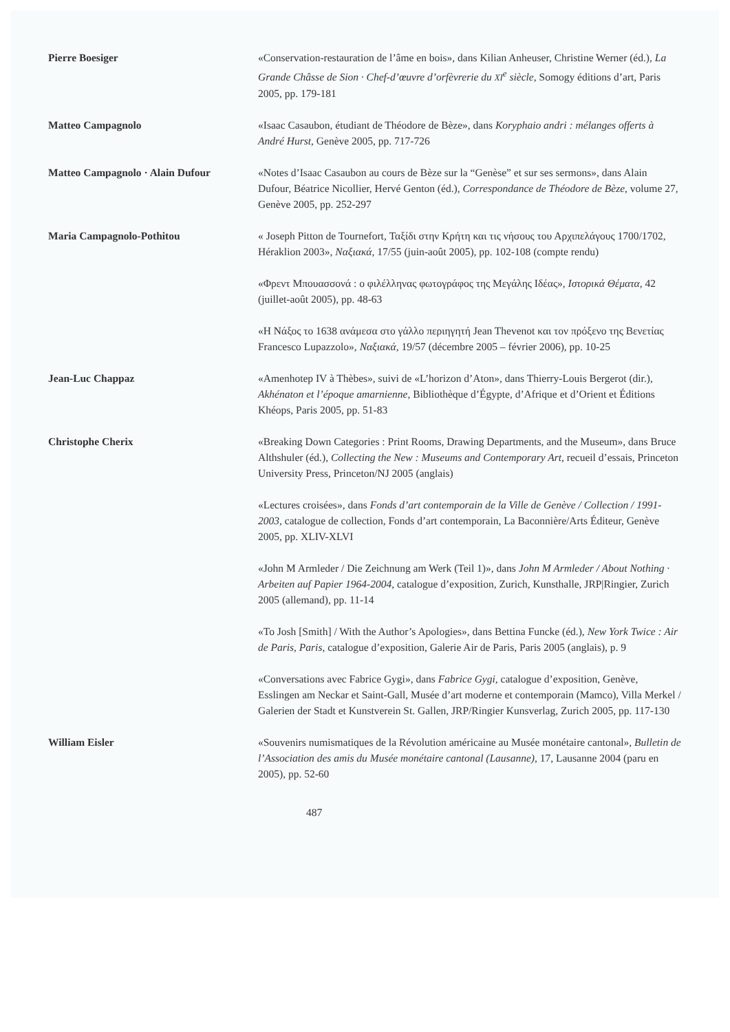Pierre Boesiger «Conservation-restauration de l’âme en bois», dans Kilian Anheuser, Christine Werner (éd.), La Grande Châsse de Sion · Chef-d’œuvre d’orfèvrerie du XI<sup>e</sup> siècle, Somogy éditions d’art, Paris 2005, pp. 179-181
Matteo Campagnolo «Isaac Casaubon, étudiant de Théodore de Bèze», dans Koryphaio andri : mélanges offerts à André Hurst, Genève 2005, pp. 717-726
Matteo Campagnolo · Alain Dufour «Notes d’Isaac Casaubon au cours de Bèze sur la “Genèse” et sur ses sermons», dans Alain Dufour, Béatrice Nicollier, Hervé Genton (éd.), Correspondance de Théodore de Bèze, volume 27, Genève 2005, pp. 252-297
Maria Campagnolo-Pothitou « Joseph Pitton de Tournefort, Ταξίδι στην Κρήτη και τις νήσους του Αρχιπελάγους 1700/1702, Héraklion 2003», Ναξιακά, 17/55 (juin-août 2005), pp. 102-108 (compte rendu)
«Φρεντ Μπουασσονά : ο φιλέλληνας φωτογράφος της Μεγάλης Ιδέας», Ιστορικά Θέματα, 42 (juillet-août 2005), pp. 48-63
«Η Νάξος το 1638 ανάμεσα στο γάλλο περιηγητή Jean Thevenot και τον πρόξενο της Βενετίας Francesco Lupazzolo», Ναξιακά, 19/57 (décembre 2005 – février 2006), pp. 10-25
Jean-Luc Chappaz «Amenhotep IV à Thèbes», suivi de «L’horizon d’Aton», dans Thierry-Louis Bergerot (dir.), Akhénaton et l’époque amarnienne, Bibliothèque d’Égypte, d’Afrique et d’Orient et Éditions Khéops, Paris 2005, pp. 51-83
Christophe Cherix «Breaking Down Categories : Print Rooms, Drawing Departments, and the Museum», dans Bruce Althshuler (éd.), Collecting the New : Museums and Contemporary Art, recueil d’essais, Princeton University Press, Princeton/NJ 2005 (anglais)
«Lectures croisées», dans Fonds d’art contemporain de la Ville de Genève / Collection / 1991-2003, catalogue de collection, Fonds d’art contemporain, La Baconnière/Arts Éditeur, Genève 2005, pp. XLIV-XLVI
«John M Armleder / Die Zeichnung am Werk (Teil 1)», dans John M Armleder / About Nothing · Arbeiten auf Papier 1964-2004, catalogue d’exposition, Zurich, Kunsthalle, JRP|Ringier, Zurich 2005 (allemand), pp. 11-14
«To Josh [Smith] / With the Author’s Apologies», dans Bettina Funcke (éd.), New York Twice : Air de Paris, Paris, catalogue d’exposition, Galerie Air de Paris, Paris 2005 (anglais), p. 9
«Conversations avec Fabrice Gygi», dans Fabrice Gygi, catalogue d’exposition, Genève, Esslingen am Neckar et Saint-Gall, Musée d’art moderne et contemporain (Mamco), Villa Merkel / Galerien der Stadt et Kunstverein St. Gallen, JRP/Ringier Kunsverlag, Zurich 2005, pp. 117-130
William Eisler «Souvenirs numismatiques de la Révolution américaine au Musée monétaire cantonal», Bulletin de l’Association des amis du Musée monétaire cantonal (Lausanne), 17, Lausanne 2004 (paru en 2005), pp. 52-60
487